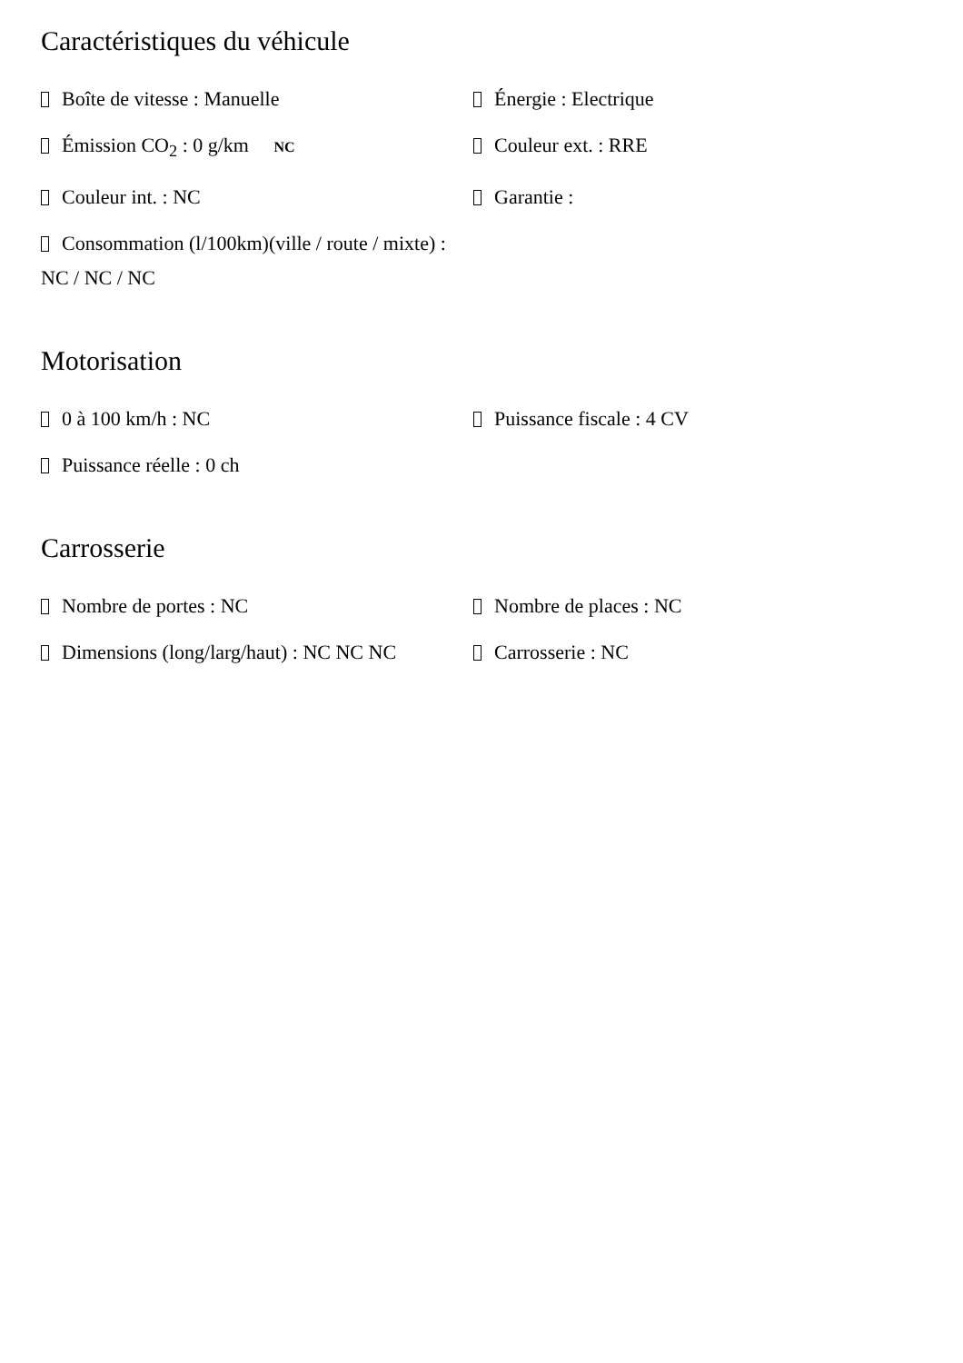Caractéristiques du véhicule
Boîte de vitesse : Manuelle
Énergie : Electrique
Émission CO<sub>2</sub> : 0 g/km NC
Couleur ext. : RRE
Couleur int. : NC
Garantie :
Consommation (l/100km)(ville / route / mixte) : NC / NC / NC
Motorisation
0 à 100 km/h : NC
Puissance fiscale : 4 CV
Puissance réelle : 0 ch
Carrosserie
Nombre de portes : NC
Nombre de places : NC
Dimensions (long/larg/haut) : NC NC NC
Carrosserie : NC